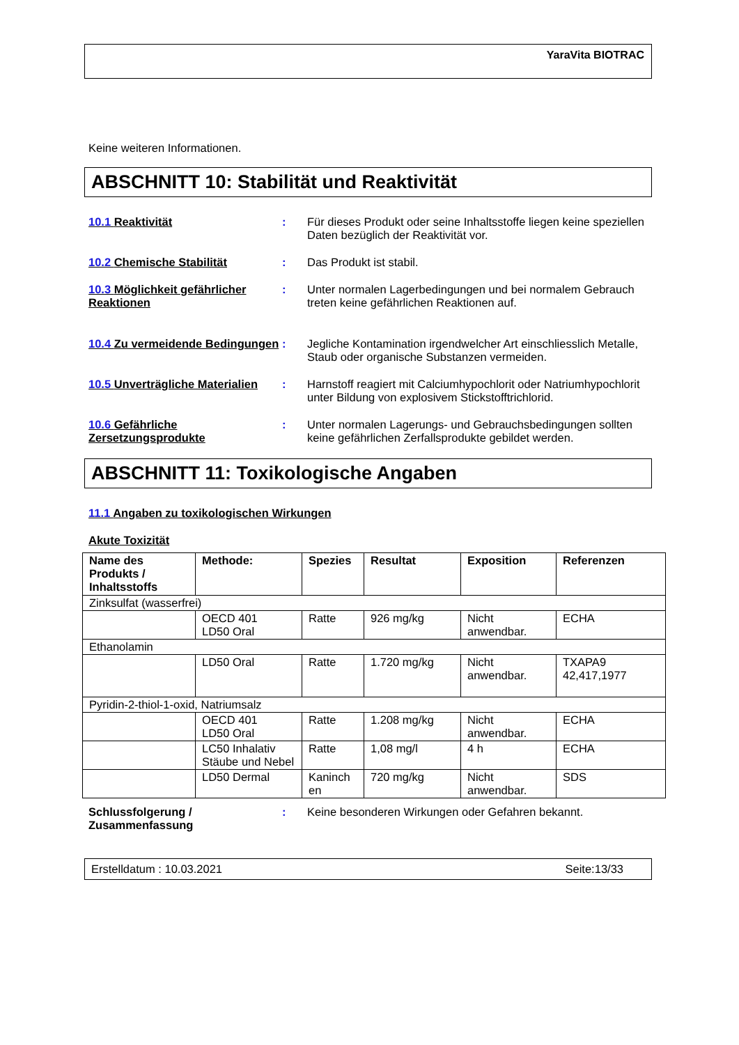YaraVita BIOTRAC
Keine weiteren Informationen.
ABSCHNITT 10: Stabilität und Reaktivität
10.1 Reaktivität : Für dieses Produkt oder seine Inhaltsstoffe liegen keine speziellen Daten bezüglich der Reaktivität vor.
10.2 Chemische Stabilität : Das Produkt ist stabil.
10.3 Möglichkeit gefährlicher Reaktionen
: Unter normalen Lagerbedingungen und bei normalem Gebrauch treten keine gefährlichen Reaktionen auf.
10.4 Zu vermeidende Bedingungen
: Jegliche Kontamination irgendwelcher Art einschliesslich Metalle, Staub oder organische Substanzen vermeiden.
10.5 Unverträgliche Materialien
: Harnstoff reagiert mit Calciumhypochlorit oder Natriumhypochlorit unter Bildung von explosivem Stickstofftrichlorid.
10.6 Gefährliche Zersetzungsprodukte
: Unter normalen Lagerungs- und Gebrauchsbedingungen sollten keine gefährlichen Zerfallsprodukte gebildet werden.
ABSCHNITT 11: Toxikologische Angaben
11.1 Angaben zu toxikologischen Wirkungen
Akute Toxizität
| Name des Produkts / Inhaltsstoffs | Methode: | Spezies | Resultat | Exposition | Referenzen |
| --- | --- | --- | --- | --- | --- |
| Zinksulfat (wasserfrei) | | | | | |
| | OECD 401 LD50 Oral | Ratte | 926 mg/kg | Nicht anwendbar. | ECHA |
| Ethanolamin | | | | | |
| | LD50 Oral | Ratte | 1.720 mg/kg | Nicht anwendbar. | TXAPA9 42,417,1977 |
| Pyridin-2-thiol-1-oxid, Natriumsalz | | | | | |
| | OECD 401 LD50 Oral | Ratte | 1.208 mg/kg | Nicht anwendbar. | ECHA |
| | LC50 Inhalativ Stäube und Nebel | Ratte | 1,08 mg/l | 4 h | ECHA |
| | LD50 Dermal | Kaninch en | 720 mg/kg | Nicht anwendbar. | SDS |
Schlussfolgerung / Zusammenfassung
: Keine besonderen Wirkungen oder Gefahren bekannt.
Erstelldatum : 10.03.2021 Seite:13/33